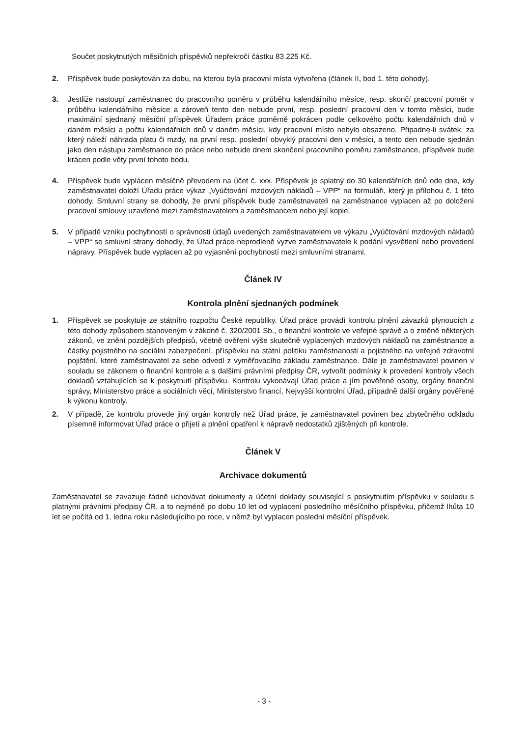Součet poskytnutých měsíčních příspěvků nepřekročí částku 83 225 Kč.
2. Příspěvek bude poskytován za dobu, na kterou byla pracovní místa vytvořena (článek II, bod 1. této dohody).
3. Jestliže nastoupí zaměstnanec do pracovního poměru v průběhu kalendářního měsíce, resp. skončí pracovní poměr v průběhu kalendářního měsíce a zároveň tento den nebude první, resp. poslední pracovní den v tomto měsíci, bude maximální sjednaný měsíční příspěvek Úřadem práce poměrně pokrácen podle celkového počtu kalendářních dnů v daném měsíci a počtu kalendářních dnů v daném měsíci, kdy pracovní místo nebylo obsazeno. Připadne-li svátek, za který náleží náhrada platu či mzdy, na první resp. poslední obvyklý pracovní den v měsíci, a tento den nebude sjednán jako den nástupu zaměstnance do práce nebo nebude dnem skončení pracovního poměru zaměstnance, příspěvek bude krácen podle věty první tohoto bodu.
4. Příspěvek bude vyplácen měsíčně převodem na účet č. xxx. Příspěvek je splatný do 30 kalendářních dnů ode dne, kdy zaměstnavatel doloží Úřadu práce výkaz „Vyúčtování mzdových nákladů – VPP“ na formuláři, který je přílohou č. 1 této dohody. Smluvní strany se dohodly, že první příspěvek bude zaměstnavateli na zaměstnance vyplacen až po doložení pracovní smlouvy uzavřené mezi zaměstnavatelem a zaměstnancem nebo její kopie.
5. V případě vzniku pochybností o správnosti údajů uvedených zaměstnavatelem ve výkazu „Vyúčtování mzdových nákladů – VPP“ se smluvní strany dohodly, že Úřad práce neprodleně vyzve zaměstnavatele k podání vysvětlení nebo provedení nápravy. Příspěvek bude vyplacen až po vyjasnění pochybností mezi smluvními stranami.
Článek IV
Kontrola plnění sjednaných podmínek
1. Příspěvek se poskytuje ze státního rozpočtu České republiky. Úřad práce provádí kontrolu plnění závazků plynoucích z této dohody způsobem stanoveným v zákoně č. 320/2001 Sb., o finanční kontrole ve veřejné správě a o změně některých zákonů, ve znění pozdějších předpisů, včetně ověření výše skutečně vyplacených mzdových nákladů na zaměstnance a částky pojistného na sociální zabezpečení, příspěvku na státní politiku zaměstnanosti a pojistného na veřejné zdravotní pojištění, které zaměstnavatel za sebe odvedl z vyměřovacího základu zaměstnance. Dále je zaměstnavatel povinen v souladu se zákonem o finanční kontrole a s dalšími právními předpisy ČR, vytvořit podmínky k provedení kontroly všech dokladů vztahujících se k poskytnutí příspěvku. Kontrolu vykonávají Úřad práce a jím pověřené osoby, orgány finanční správy, Ministerstvo práce a sociálních věcí, Ministerstvo financí, Nejvyšší kontrolní Úřad, případně další orgány pověřené k výkonu kontroly.
2. V případě, že kontrolu provede jiný orgán kontroly než Úřad práce, je zaměstnavatel povinen bez zbytečného odkladu písemně informovat Úřad práce o přijetí a plnění opatření k nápravě nedostatků zjištěných při kontrole.
Článek V
Archivace dokumentů
Zaměstnavatel se zavazuje řádně uchovávat dokumenty a účetní doklady související s poskytnutím příspěvku v souladu s platnými právními předpisy ČR, a to nejméně po dobu 10 let od vyplacení posledního měsíčního příspěvku, přičemž lhůta 10 let se počítá od 1. ledna roku následujícího po roce, v němž byl vyplacen poslední měsíční příspěvek.
- 3 -